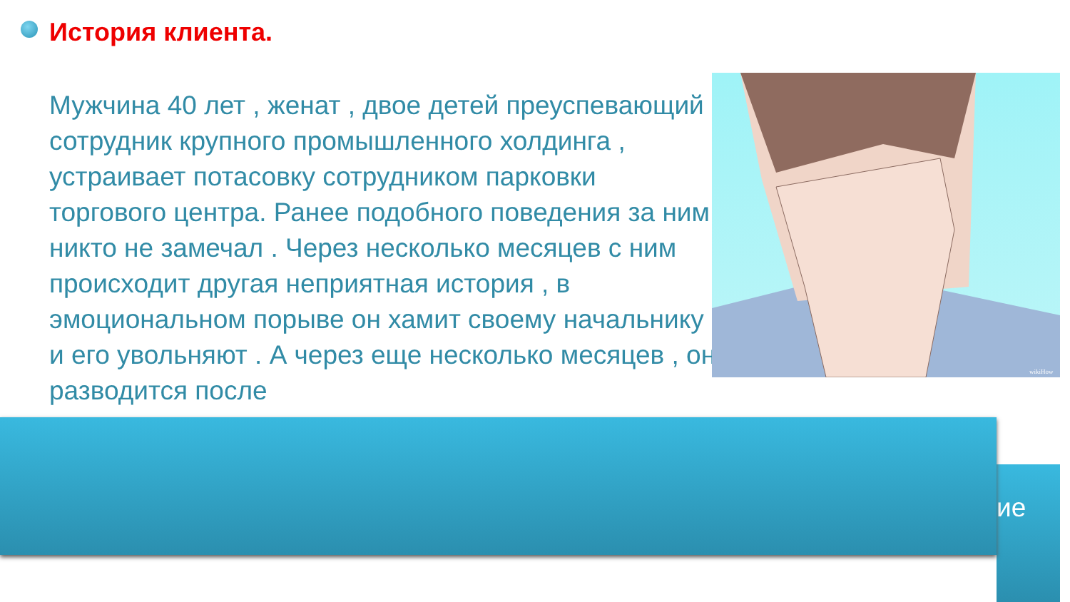История клиента.
Мужчина 40 лет , женат , двое детей преуспевающий сотрудник крупного промышленного холдинга , устраивает потасовку сотрудником парковки торгового центра. Ранее подобного поведения за ним никто не замечал . Через несколько месяцев с ним происходит другая неприятная история , в эмоциональном порыве он хамит своему начальнику и его увольняют . А через еще несколько месяцев , он разводится после
wikiHow
ие